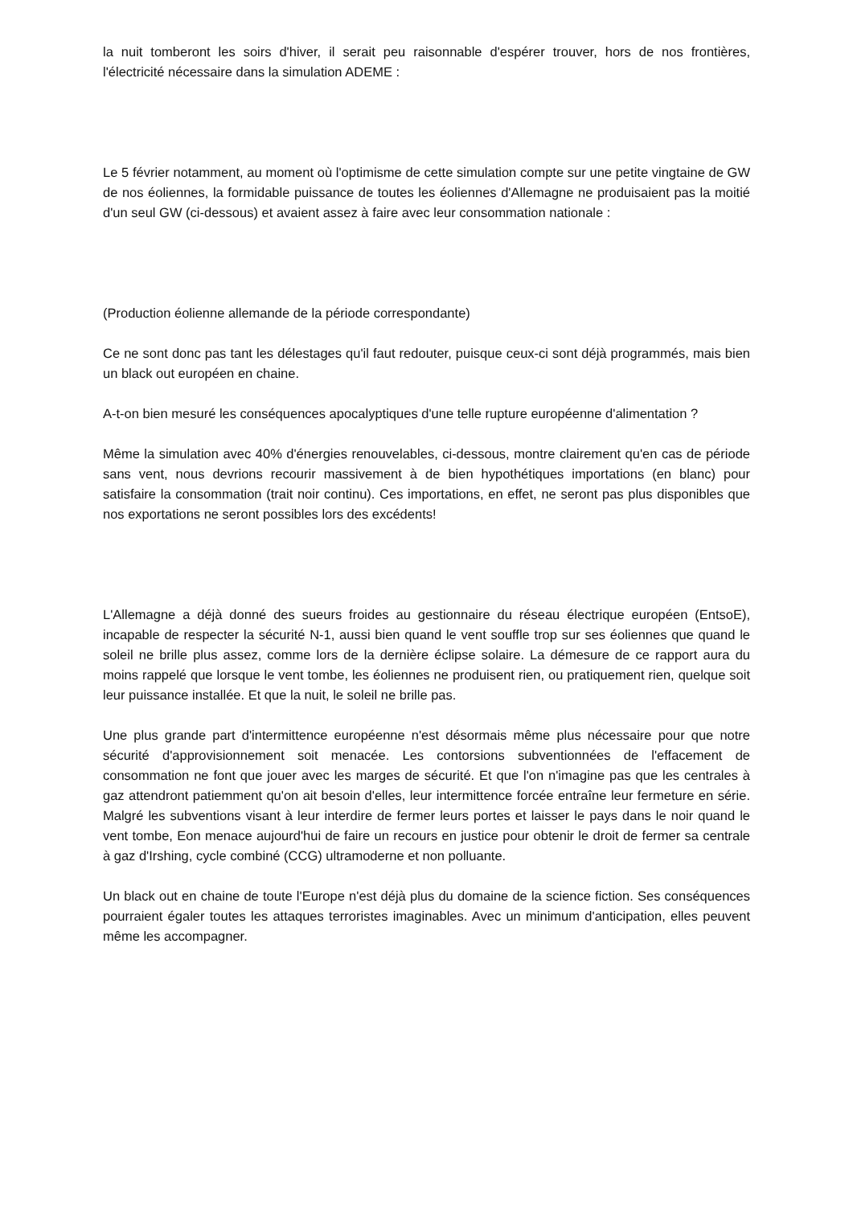la nuit tomberont les soirs d'hiver, il serait peu raisonnable d'espérer trouver, hors de nos frontières, l'électricité nécessaire dans la simulation ADEME :
Le 5 février notamment, au moment où l'optimisme de cette simulation compte sur une petite vingtaine de GW de nos éoliennes, la formidable puissance de toutes les éoliennes d'Allemagne ne produisaient pas la moitié d'un seul GW (ci-dessous) et avaient assez à faire avec leur consommation nationale :
(Production éolienne allemande de la période correspondante)
Ce ne sont donc pas tant les délestages qu'il faut redouter, puisque ceux-ci sont déjà programmés, mais bien un black out européen en chaine.
A-t-on bien mesuré les conséquences apocalyptiques d'une telle rupture européenne d'alimentation ?
Même la simulation avec 40% d'énergies renouvelables, ci-dessous, montre clairement qu'en cas de période sans vent, nous devrions recourir massivement à de bien hypothétiques importations (en blanc) pour satisfaire la consommation (trait noir continu). Ces importations, en effet, ne seront pas plus disponibles que nos exportations ne seront possibles lors des excédents!
L'Allemagne a déjà donné des sueurs froides au gestionnaire du réseau électrique européen (EntsoE), incapable de respecter la sécurité N-1, aussi bien quand le vent souffle trop sur ses éoliennes que quand le soleil ne brille plus assez, comme lors de la dernière éclipse solaire. La démesure de ce rapport aura du moins rappelé que lorsque le vent tombe, les éoliennes ne produisent rien, ou pratiquement rien, quelque soit leur puissance installée. Et que la nuit, le soleil ne brille pas.
Une plus grande part d'intermittence européenne n'est désormais même plus nécessaire pour que notre sécurité d'approvisionnement soit menacée. Les contorsions subventionnées de l'effacement de consommation ne font que jouer avec les marges de sécurité. Et que l'on n'imagine pas que les centrales à gaz attendront patiemment qu'on ait besoin d'elles, leur intermittence forcée entraîne leur fermeture en série. Malgré les subventions visant à leur interdire de fermer leurs portes et laisser le pays dans le noir quand le vent tombe, Eon menace aujourd'hui de faire un recours en justice pour obtenir le droit de fermer sa centrale à gaz d'Irshing, cycle combiné (CCG) ultramoderne et non polluante.
Un black out en chaine de toute l'Europe n'est déjà plus du domaine de la science fiction. Ses conséquences pourraient égaler toutes les attaques terroristes imaginables. Avec un minimum d'anticipation, elles peuvent même les accompagner.